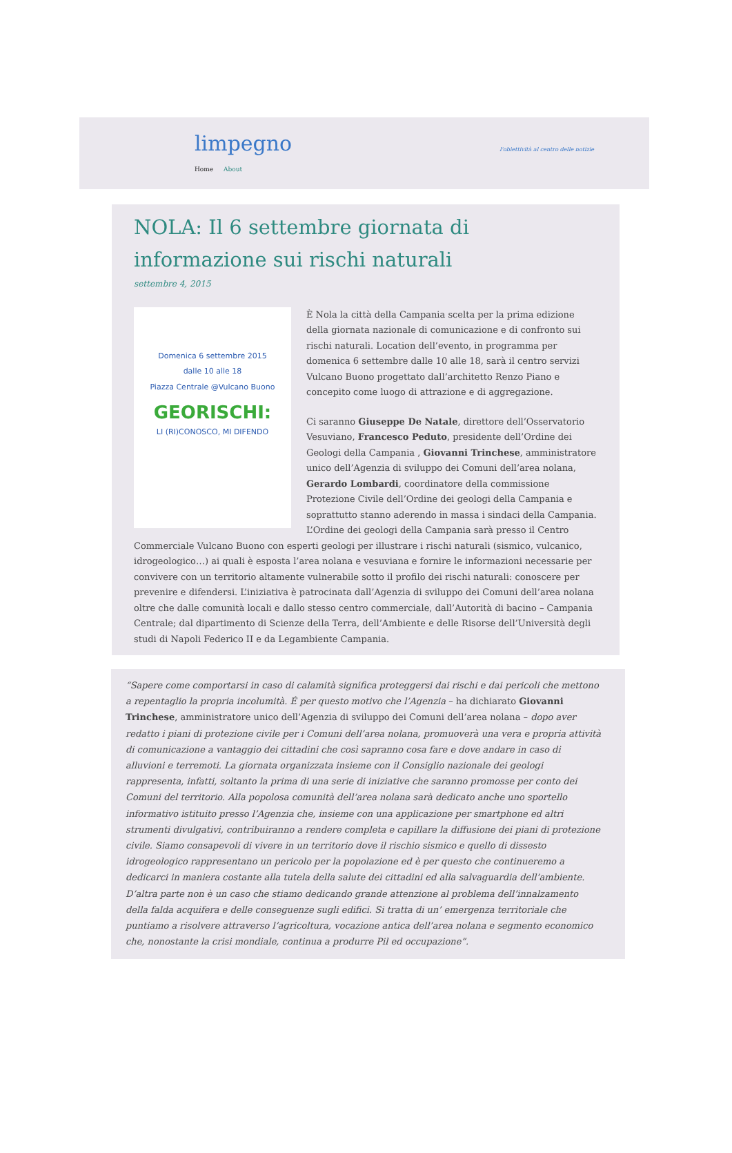limpegno
l'obiettività al centro delle notizie
Home About
NOLA: Il 6 settembre giornata di informazione sui rischi naturali
settembre 4, 2015
Domenica 6 settembre 2015
dalle 10 alle 18
Piazza Centrale @Vulcano Buono
GEORISCHI:
LI (RI)CONOSCO, MI DIFENDO
È Nola la città della Campania scelta per la prima edizione della giornata nazionale di comunicazione e di confronto sui rischi naturali. Location dell’evento, in programma per domenica 6 settembre dalle 10 alle 18, sarà il centro servizi Vulcano Buono progettato dall’architetto Renzo Piano e concepito come luogo di attrazione e di aggregazione.
Ci saranno Giuseppe De Natale, direttore dell’Osservatorio Vesuviano, Francesco Peduto, presidente dell’Ordine dei Geologi della Campania , Giovanni Trinchese, amministratore unico dell’Agenzia di sviluppo dei Comuni dell’area nolana, Gerardo Lombardi, coordinatore della commissione Protezione Civile dell’Ordine dei geologi della Campania e soprattutto stanno aderendo in massa i sindaci della Campania. L’Ordine dei geologi della Campania sarà presso il Centro Commerciale Vulcano Buono con esperti geologi per illustrare i rischi naturali (sismico, vulcanico, idrogeologico…) ai quali è esposta l’area nolana e vesuviana e fornire le informazioni necessarie per convivere con un territorio altamente vulnerabile sotto il profilo dei rischi naturali: conoscere per prevenire e difendersi. L’iniziativa è patrocinata dall’Agenzia di sviluppo dei Comuni dell’area nolana oltre che dalle comunità locali e dallo stesso centro commerciale, dall’Autorità di bacino – Campania Centrale; dal dipartimento di Scienze della Terra, dell’Ambiente e delle Risorse dell’Università degli studi di Napoli Federico II e da Legambiente Campania.
“Sapere come comportarsi in caso di calamità significa proteggersi dai rischi e dai pericoli che mettono a repentaglio la propria incolumità. É per questo motivo che l’Agenzia – ha dichiarato Giovanni Trinchese, amministratore unico dell’Agenzia di sviluppo dei Comuni dell’area nolana – dopo aver redatto i piani di protezione civile per i Comuni dell’area nolana, promuoverà una vera e propria attività di comunicazione a vantaggio dei cittadini che così sapranno cosa fare e dove andare in caso di alluvioni e terremoti. La giornata organizzata insieme con il Consiglio nazionale dei geologi rappresenta, infatti, soltanto la prima di una serie di iniziative che saranno promosse per conto dei Comuni del territorio. Alla popolosa comunità dell’area nolana sarà dedicato anche uno sportello informativo istituito presso l’Agenzia che, insieme con una applicazione per smartphone ed altri strumenti divulgativi, contribuiranno a rendere completa e capillare la diffusione dei piani di protezione civile. Siamo consapevoli di vivere in un territorio dove il rischio sismico e quello di dissesto idrogeologico rappresentano un pericolo per la popolazione ed è per questo che continueremo a dedicarci in maniera costante alla tutela della salute dei cittadini ed alla salvaguardia dell’ambiente. D’altra parte non è un caso che stiamo dedicando grande attenzione al problema dell’innalzamento della falda acquifera e delle conseguenze sugli edifici. Si tratta di un’ emergenza territoriale che puntiamo a risolvere attraverso l’agricoltura, vocazione antica dell’area nolana e segmento economico che, nonostante la crisi mondiale, continua a produrre Pil ed occupazione”.